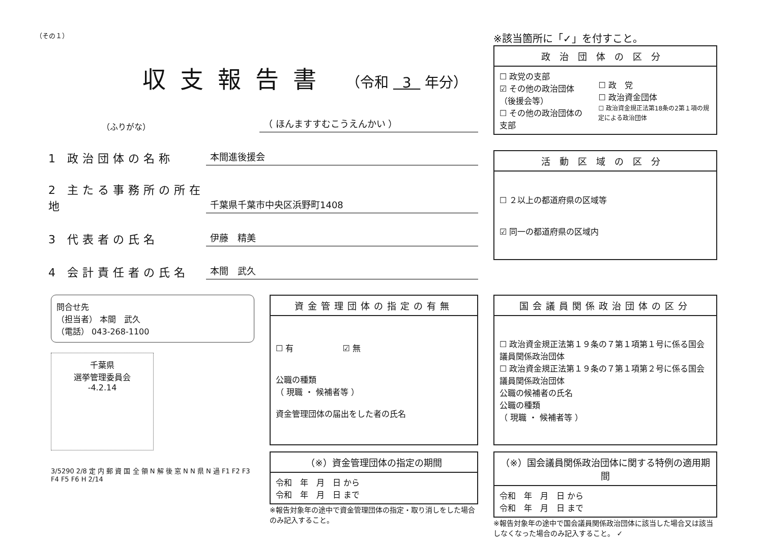（その１）
収支報告書 （令和 3 年分）
（ふりがな）
（ ほんますすむこうえんかい ）
1 政治団体の名称
本間進後援会
2 主たる事務所の所在地
千葉県千葉市中央区浜野町1408
3 代表者の氏名
伊藤　精美
4 会計責任者の氏名
本間　武久
※該当箇所に「✓」を付すこと。
| 政治団体の区分 | |
| --- | --- |
| ☐ 政党の支部 ☑ その他の政治団体（後援会等） ☐ その他の政治団体の支部 | ☐ 政 党 ☐ 政治資金団体 ☐ 政治資金規正法第18条の2第１項の規定による政治団体 |
| 活動区域の区分 |
| --- |
| ☐ ２以上の都道府県の区域等 ☑ 同一の都道府県の区域内 |
問合せ先
（担当者） 本間　武久
（電話） 043-268-1100
千葉県
選挙管理委員会
-4.2.14
3/5290 2/8 定 内 郵 資 国 全 領 N 解 後 窓 N N 県 N 過 F1 F2 F3 F4 F5 F6 H 2/14
| 資金管理団体の指定の有無 |
| --- |
| ☐ 有 ☑ 無 公職の種類 （ 現職 ・ 候補者等 ） 資金管理団体の届出をした者の氏名 |
| （※）資金管理団体の指定の期間 |
| --- |
| 令和 年 月 日 から 令和 年 月 日 まで |
※報告対象年の途中で資金管理団体の指定・取り消しをした場合のみ記入すること。
| 国会議員関係政治団体の区分 |
| --- |
| ☐ 政治資金規正法第１９条の７第１項第１号に係る国会議員関係政治団体 ☐ 政治資金規正法第１９条の７第１項第２号に係る国会議員関係政治団体 公職の候補者の氏名 公職の種類 （ 現職 ・ 候補者等 ） |
| （※）国会議員関係政治団体に関する特例の適用期間 |
| --- |
| 令和 年 月 日 から 令和 年 月 日 まで |
※報告対象年の途中で国会議員関係政治団体に該当した場合又は該当しなくなった場合のみ記入すること。 ✓